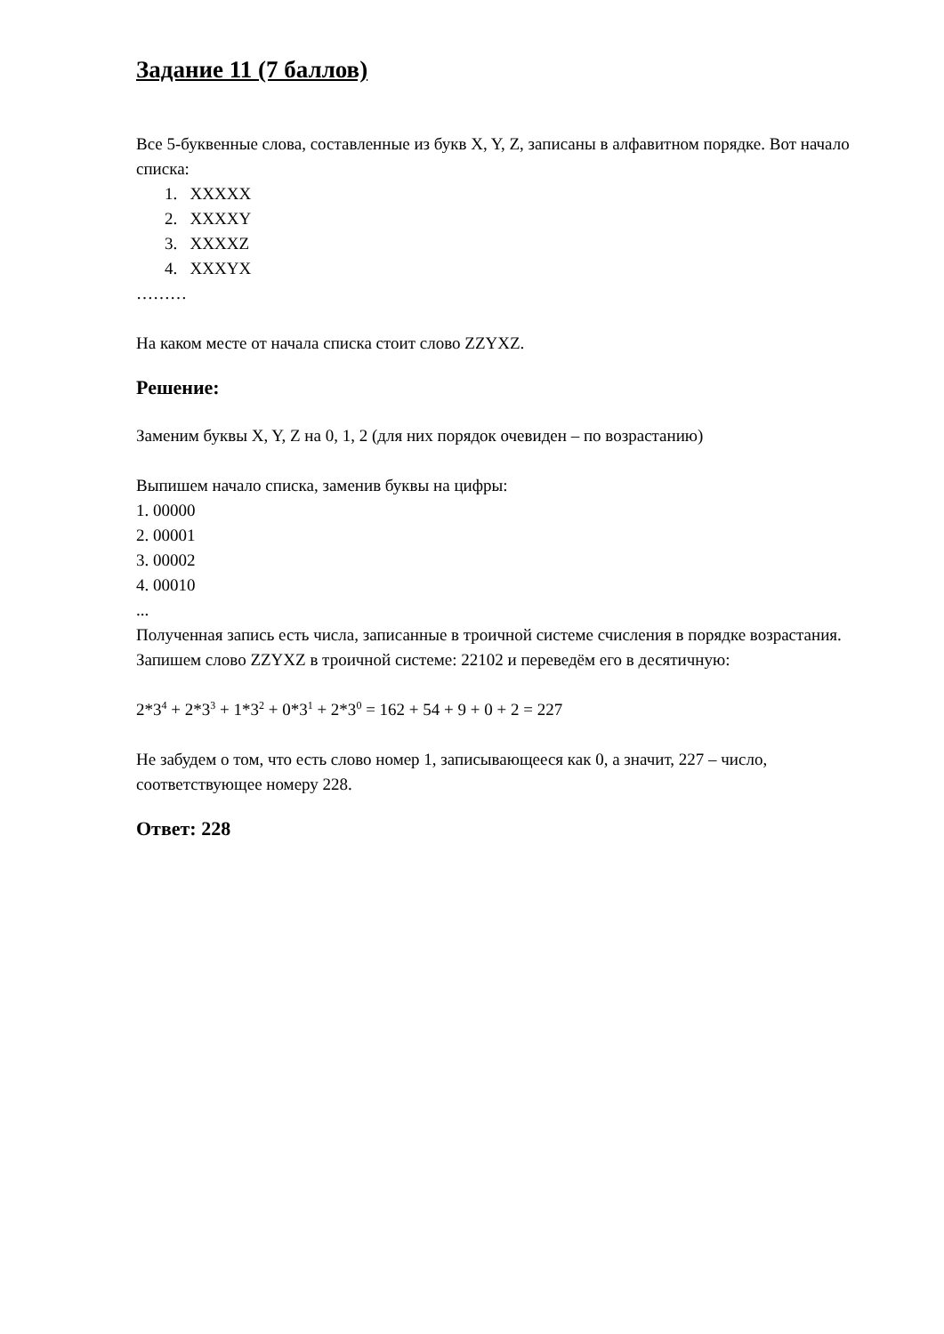Задание 11 (7 баллов)
Все 5-буквенные слова, составленные из букв X, Y, Z, записаны в алфавитном порядке. Вот начало списка:
1. XXXXX
2. XXXXY
3. XXXXZ
4. XXXYX
………
На каком месте от начала списка стоит слово ZZYXZ.
Решение:
Заменим буквы X, Y, Z на 0, 1, 2 (для них порядок очевиден – по возрастанию)
Выпишем начало списка, заменив буквы на цифры:
1. 00000
2. 00001
3. 00002
4. 00010
...
Полученная запись есть числа, записанные в троичной системе счисления в порядке возрастания. Запишем слово ZZYXZ в троичной системе: 22102 и переведём его в десятичную:
2*3<sup>4</sup> + 2*3<sup>3</sup> + 1*3<sup>2</sup> + 0*3<sup>1</sup> + 2*3<sup>0</sup> = 162 + 54 + 9 + 0 + 2 = 227
Не забудем о том, что есть слово номер 1, записывающееся как 0, а значит, 227 – число, соответствующее номеру 228.
Ответ: 228